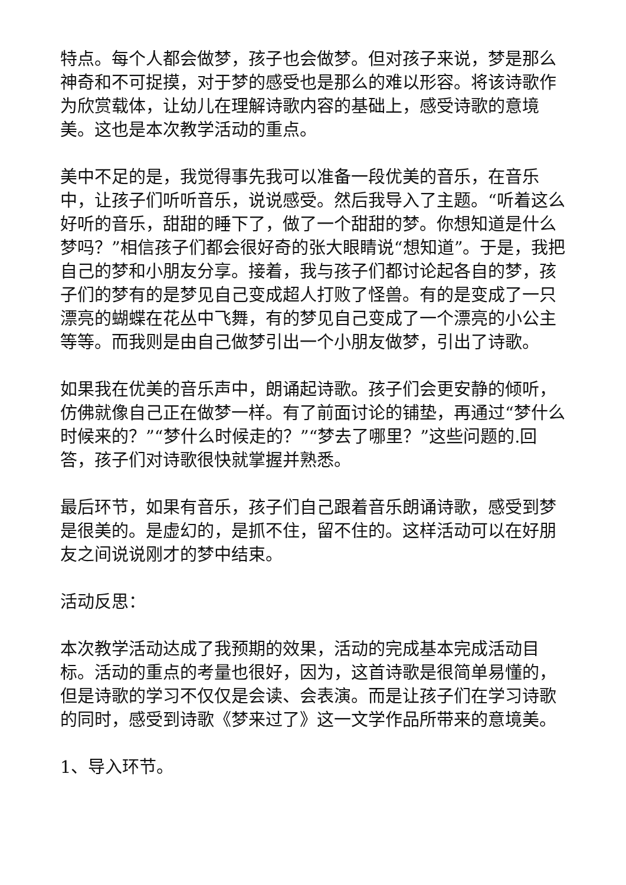特点。每个人都会做梦，孩子也会做梦。但对孩子来说，梦是那么神奇和不可捉摸，对于梦的感受也是那么的难以形容。将该诗歌作为欣赏载体，让幼儿在理解诗歌内容的基础上，感受诗歌的意境美。这也是本次教学活动的重点。
美中不足的是，我觉得事先我可以准备一段优美的音乐，在音乐中，让孩子们听听音乐，说说感受。然后我导入了主题。“听着这么好听的音乐，甜甜的睡下了，做了一个甜甜的梦。你想知道是什么梦吗？”相信孩子们都会很好奇的张大眼睛说“想知道”。于是，我把自己的梦和小朋友分享。接着，我与孩子们都讨论起各自的梦，孩子们的梦有的是梦见自己变成超人打败了怪兽。有的是变成了一只漂亮的蝴蝶在花丛中飞舞，有的梦见自己变成了一个漂亮的小公主等等。而我则是由自己做梦引出一个小朋友做梦，引出了诗歌。
如果我在优美的音乐声中，朗诵起诗歌。孩子们会更安静的倾听，仿佛就像自己正在做梦一样。有了前面讨论的铺垫，再通过“梦什么时候来的？”“梦什么时候走的？”“梦去了哪里？”这些问题的.回答，孩子们对诗歌很快就掌握并熟悉。
最后环节，如果有音乐，孩子们自己跟着音乐朗诵诗歌，感受到梦是很美的。是虚幻的，是抓不住，留不住的。这样活动可以在好朋友之间说说刚才的梦中结束。
活动反思：
本次教学活动达成了我预期的效果，活动的完成基本完成活动目标。活动的重点的考量也很好，因为，这首诗歌是很简单易懂的，但是诗歌的学习不仅仅是会读、会表演。而是让孩子们在学习诗歌的同时，感受到诗歌《梦来过了》这一文学作品所带来的意境美。
1、导入环节。